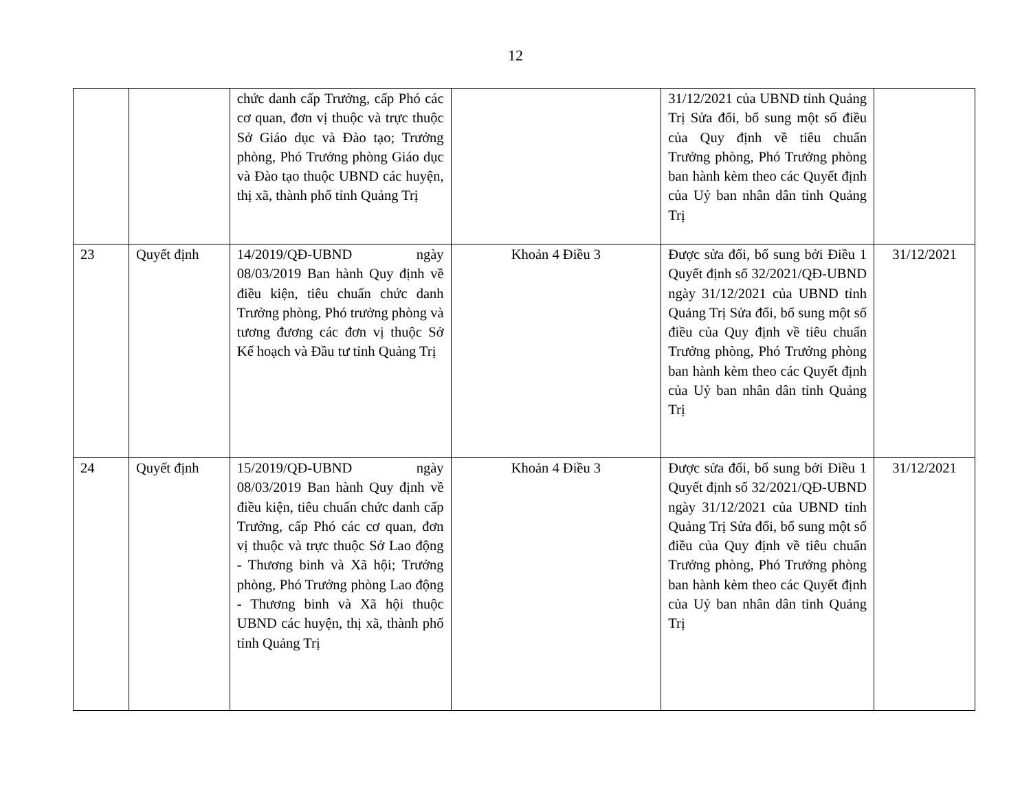12
| | | chức danh cấp Trưởng, cấp Phó các cơ quan, đơn vị thuộc và trực thuộc Sở Giáo dục và Đào tạo; Trưởng phòng, Phó Trưởng phòng Giáo dục và Đào tạo thuộc UBND các huyện, thị xã, thành phố tỉnh Quảng Trị | | 31/12/2021 của UBND tỉnh Quảng Trị Sửa đổi, bổ sung một số điều của Quy định về tiêu chuẩn Trưởng phòng, Phó Trưởng phòng ban hành kèm theo các Quyết định của Uỷ ban nhân dân tỉnh Quảng Trị | |
| 23 | Quyết định | 14/2019/QĐ-UBND ngày 08/03/2019 Ban hành Quy định về điều kiện, tiêu chuẩn chức danh Trưởng phòng, Phó trưởng phòng và tương đương các đơn vị thuộc Sở Kế hoạch và Đầu tư tỉnh Quảng Trị | Khoản 4 Điều 3 | Được sửa đổi, bổ sung bởi Điều 1 Quyết định số 32/2021/QĐ-UBND ngày 31/12/2021 của UBND tỉnh Quảng Trị Sửa đổi, bổ sung một số điều của Quy định về tiêu chuẩn Trưởng phòng, Phó Trưởng phòng ban hành kèm theo các Quyết định của Uỷ ban nhân dân tỉnh Quảng Trị | 31/12/2021 |
| 24 | Quyết định | 15/2019/QĐ-UBND ngày 08/03/2019 Ban hành Quy định về điều kiện, tiêu chuẩn chức danh cấp Trưởng, cấp Phó các cơ quan, đơn vị thuộc và trực thuộc Sở Lao động - Thương binh và Xã hội; Trưởng phòng, Phó Trưởng phòng Lao động - Thương binh và Xã hội thuộc UBND các huyện, thị xã, thành phố tỉnh Quảng Trị | Khoản 4 Điều 3 | Được sửa đổi, bổ sung bởi Điều 1 Quyết định số 32/2021/QĐ-UBND ngày 31/12/2021 của UBND tỉnh Quảng Trị Sửa đổi, bổ sung một số điều của Quy định về tiêu chuẩn Trưởng phòng, Phó Trưởng phòng ban hành kèm theo các Quyết định của Uỷ ban nhân dân tỉnh Quảng Trị | 31/12/2021 |